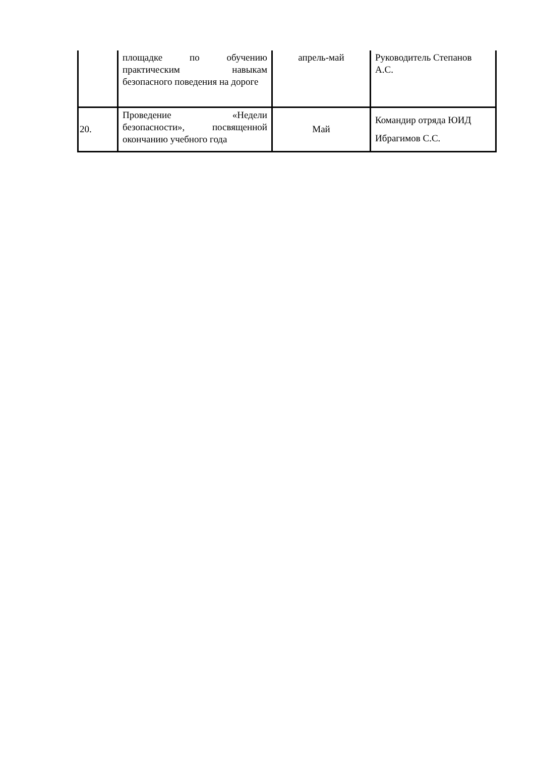| | площадке по обучению практическим навыкам безопасного поведения на дороге | апрель-май | Руководитель Степанов А.С. |
| 20. | Проведение «Недели безопасности», посвященной окончанию учебного года | Май | Командир отряда ЮИД Ибрагимов С.С. |